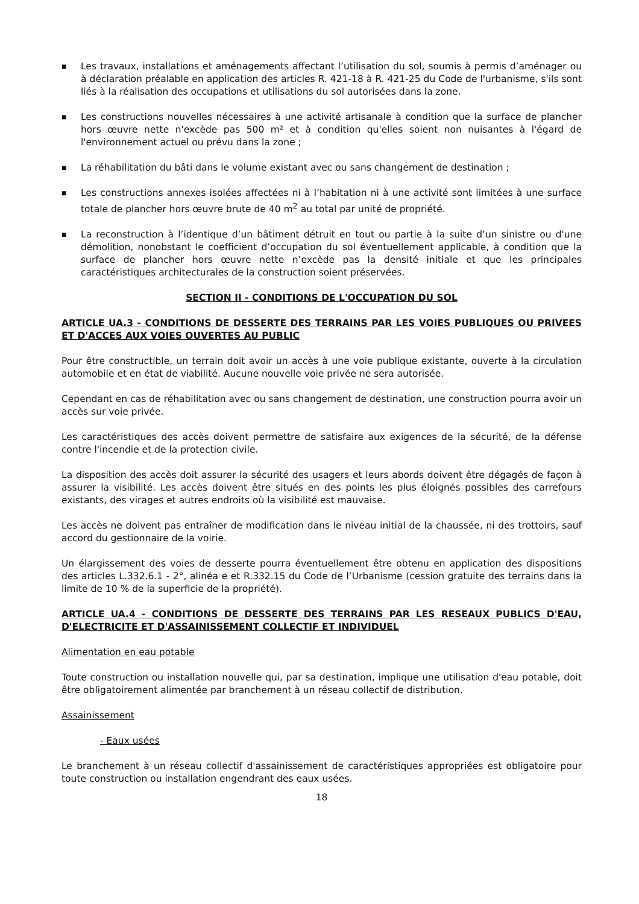■ Les travaux, installations et aménagements affectant l’utilisation du sol, soumis à permis d’aménager ou à déclaration préalable en application des articles R. 421-18 à R. 421-25 du Code de l'urbanisme, s'ils sont liés à la réalisation des occupations et utilisations du sol autorisées dans la zone.
■ Les constructions nouvelles nécessaires à une activité artisanale à condition que la surface de plancher hors œuvre nette n'excède pas 500 m² et à condition qu'elles soient non nuisantes à l'égard de l'environnement actuel ou prévu dans la zone ;
■ La réhabilitation du bâti dans le volume existant avec ou sans changement de destination ;
■ Les constructions annexes isolées affectées ni à l’habitation ni à une activité sont limitées à une surface totale de plancher hors œuvre brute de 40 m<sup>2</sup> au total par unité de propriété.
■ La reconstruction à l’identique d’un bâtiment détruit en tout ou partie à la suite d’un sinistre ou d'une démolition, nonobstant le coefficient d’occupation du sol éventuellement applicable, à condition que la surface de plancher hors œuvre nette n’excède pas la densité initiale et que les principales caractéristiques architecturales de la construction soient préservées.
SECTION II - CONDITIONS DE L'OCCUPATION DU SOL
ARTICLE UA.3 - CONDITIONS DE DESSERTE DES TERRAINS PAR LES VOIES PUBLIQUES OU PRIVEES ET D'ACCES AUX VOIES OUVERTES AU PUBLIC
Pour être constructible, un terrain doit avoir un accès à une voie publique existante, ouverte à la circulation automobile et en état de viabilité. Aucune nouvelle voie privée ne sera autorisée.
Cependant en cas de réhabilitation avec ou sans changement de destination, une construction pourra avoir un accès sur voie privée.
Les caractéristiques des accès doivent permettre de satisfaire aux exigences de la sécurité, de la défense contre l'incendie et de la protection civile.
La disposition des accès doit assurer la sécurité des usagers et leurs abords doivent être dégagés de façon à assurer la visibilité. Les accès doivent être situés en des points les plus éloignés possibles des carrefours existants, des virages et autres endroits où la visibilité est mauvaise.
Les accès ne doivent pas entraîner de modification dans le niveau initial de la chaussée, ni des trottoirs, sauf accord du gestionnaire de la voirie.
Un élargissement des voies de desserte pourra éventuellement être obtenu en application des dispositions des articles L.332.6.1 - 2°, alinéa e et R.332.15 du Code de l’Urbanisme (cession gratuite des terrains dans la limite de 10 % de la superficie de la propriété).
ARTICLE UA.4 - CONDITIONS DE DESSERTE DES TERRAINS PAR LES RESEAUX PUBLICS D'EAU, D'ELECTRICITE ET D'ASSAINISSEMENT COLLECTIF ET INDIVIDUEL
Alimentation en eau potable
Toute construction ou installation nouvelle qui, par sa destination, implique une utilisation d'eau potable, doit être obligatoirement alimentée par branchement à un réseau collectif de distribution.
Assainissement
- Eaux usées
Le branchement à un réseau collectif d'assainissement de caractéristiques appropriées est obligatoire pour toute construction ou installation engendrant des eaux usées.
18